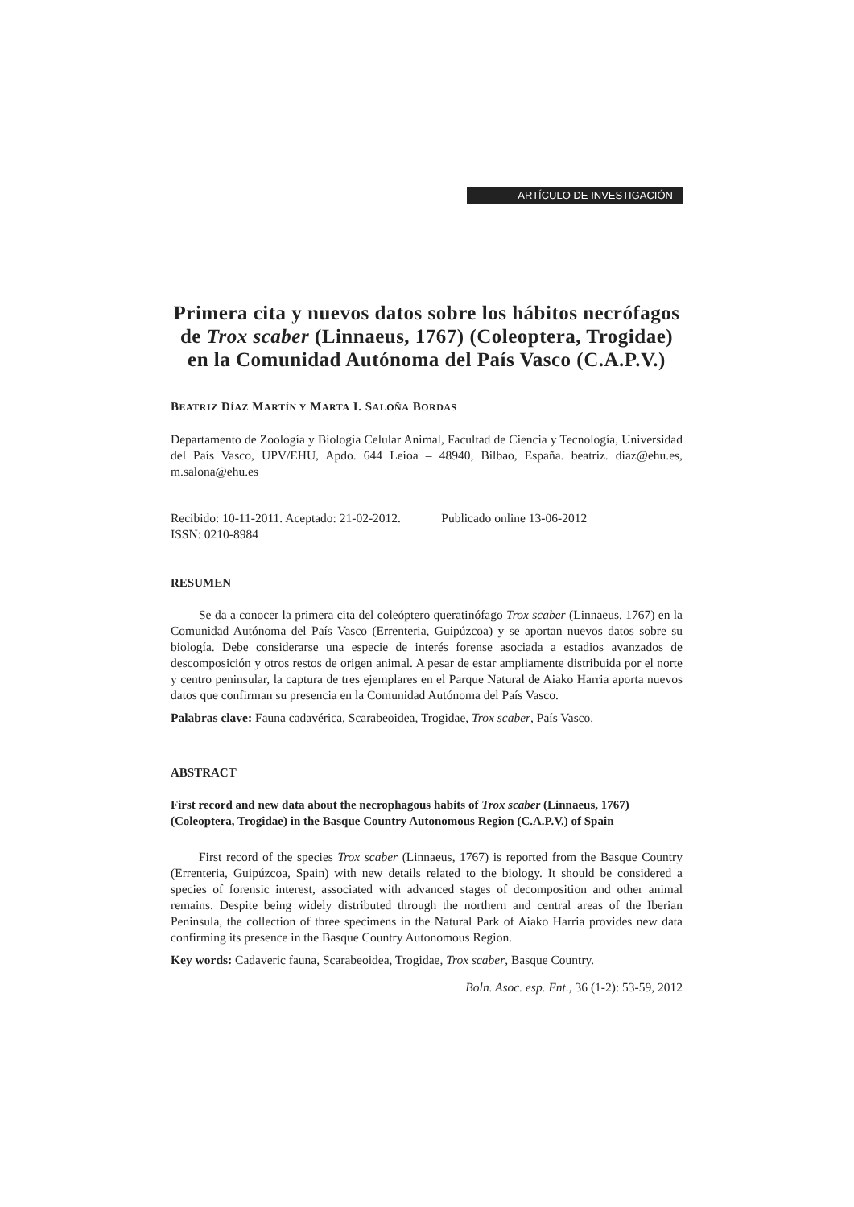ARTÍCULO DE INVESTIGACIÓN
Primera cita y nuevos datos sobre los hábitos necrófagos de Trox scaber (Linnaeus, 1767) (Coleoptera, Trogidae) en la Comunidad Autónoma del País Vasco (C.A.P.V.)
BEATRIZ DÍAZ MARTÍN Y MARTA I. SALOÑA BORDAS
Departamento de Zoología y Biología Celular Animal, Facultad de Ciencia y Tecnología, Universidad del País Vasco, UPV/EHU, Apdo. 644 Leioa – 48940, Bilbao, España. beatriz. diaz@ehu.es, m.salona@ehu.es
Recibido: 10-11-2011. Aceptado: 21-02-2012. Publicado online 13-06-2012
ISSN: 0210-8984
RESUMEN
Se da a conocer la primera cita del coleóptero queratinófago Trox scaber (Linnaeus, 1767) en la Comunidad Autónoma del País Vasco (Errenteria, Guipúzcoa) y se aportan nuevos datos sobre su biología. Debe considerarse una especie de interés forense asociada a estadios avanzados de descomposición y otros restos de origen animal. A pesar de estar ampliamente distribuida por el norte y centro peninsular, la captura de tres ejemplares en el Parque Natural de Aiako Harria aporta nuevos datos que confirman su presencia en la Comunidad Autónoma del País Vasco.
Palabras clave: Fauna cadavérica, Scarabeoidea, Trogidae, Trox scaber, País Vasco.
ABSTRACT
First record and new data about the necrophagous habits of Trox scaber (Linnaeus, 1767) (Coleoptera, Trogidae) in the Basque Country Autonomous Region (C.A.P.V.) of Spain
First record of the species Trox scaber (Linnaeus, 1767) is reported from the Basque Country (Errenteria, Guipúzcoa, Spain) with new details related to the biology. It should be considered a species of forensic interest, associated with advanced stages of decomposition and other animal remains. Despite being widely distributed through the northern and central areas of the Iberian Peninsula, the collection of three specimens in the Natural Park of Aiako Harria provides new data confirming its presence in the Basque Country Autonomous Region.
Key words: Cadaveric fauna, Scarabeoidea, Trogidae, Trox scaber, Basque Country.
Boln. Asoc. esp. Ent., 36 (1-2): 53-59, 2012